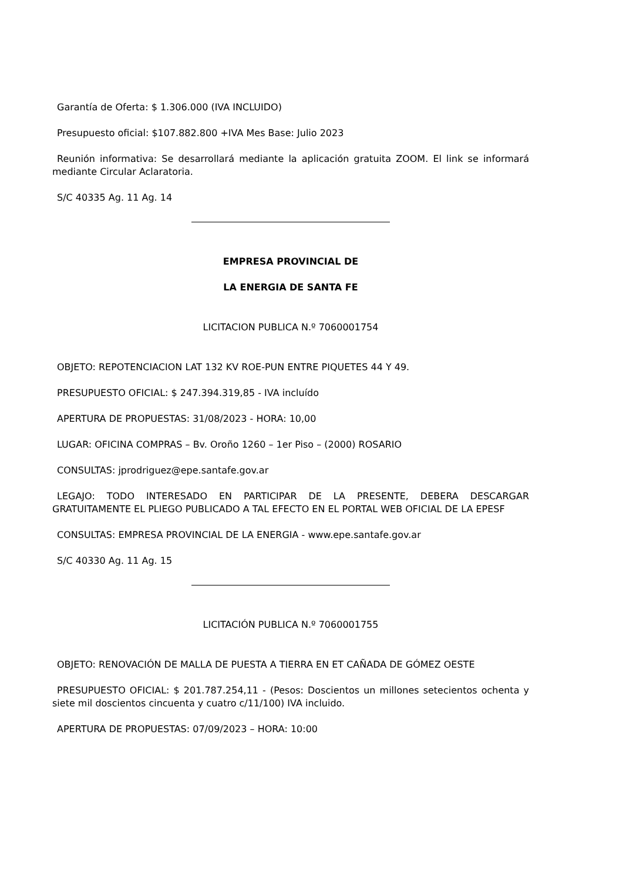Garantía de Oferta: $ 1.306.000 (IVA INCLUIDO)
Presupuesto oficial: $107.882.800 +IVA Mes Base: Julio 2023
Reunión informativa: Se desarrollará mediante la aplicación gratuita ZOOM. El link se informará mediante Circular Aclaratoria.
S/C 40335 Ag. 11 Ag. 14
EMPRESA PROVINCIAL DE
LA ENERGIA DE SANTA FE
LICITACION PUBLICA N.º 7060001754
OBJETO: REPOTENCIACION LAT 132 KV ROE-PUN ENTRE PIQUETES 44 Y 49.
PRESUPUESTO OFICIAL: $ 247.394.319,85 - IVA incluído
APERTURA DE PROPUESTAS: 31/08/2023 - HORA: 10,00
LUGAR: OFICINA COMPRAS – Bv. Oroño 1260 – 1er Piso – (2000) ROSARIO
CONSULTAS: jprodriguez@epe.santafe.gov.ar
LEGAJO: TODO INTERESADO EN PARTICIPAR DE LA PRESENTE, DEBERA DESCARGAR GRATUITAMENTE EL PLIEGO PUBLICADO A TAL EFECTO EN EL PORTAL WEB OFICIAL DE LA EPESF
CONSULTAS: EMPRESA PROVINCIAL DE LA ENERGIA - www.epe.santafe.gov.ar
S/C 40330 Ag. 11 Ag. 15
LICITACIÓN PUBLICA N.º 7060001755
OBJETO: RENOVACIÓN DE MALLA DE PUESTA A TIERRA EN ET CAÑADA DE GÓMEZ OESTE
PRESUPUESTO OFICIAL: $ 201.787.254,11 - (Pesos: Doscientos un millones setecientos ochenta y siete mil doscientos cincuenta y cuatro c/11/100) IVA incluido.
APERTURA DE PROPUESTAS: 07/09/2023 – HORA: 10:00